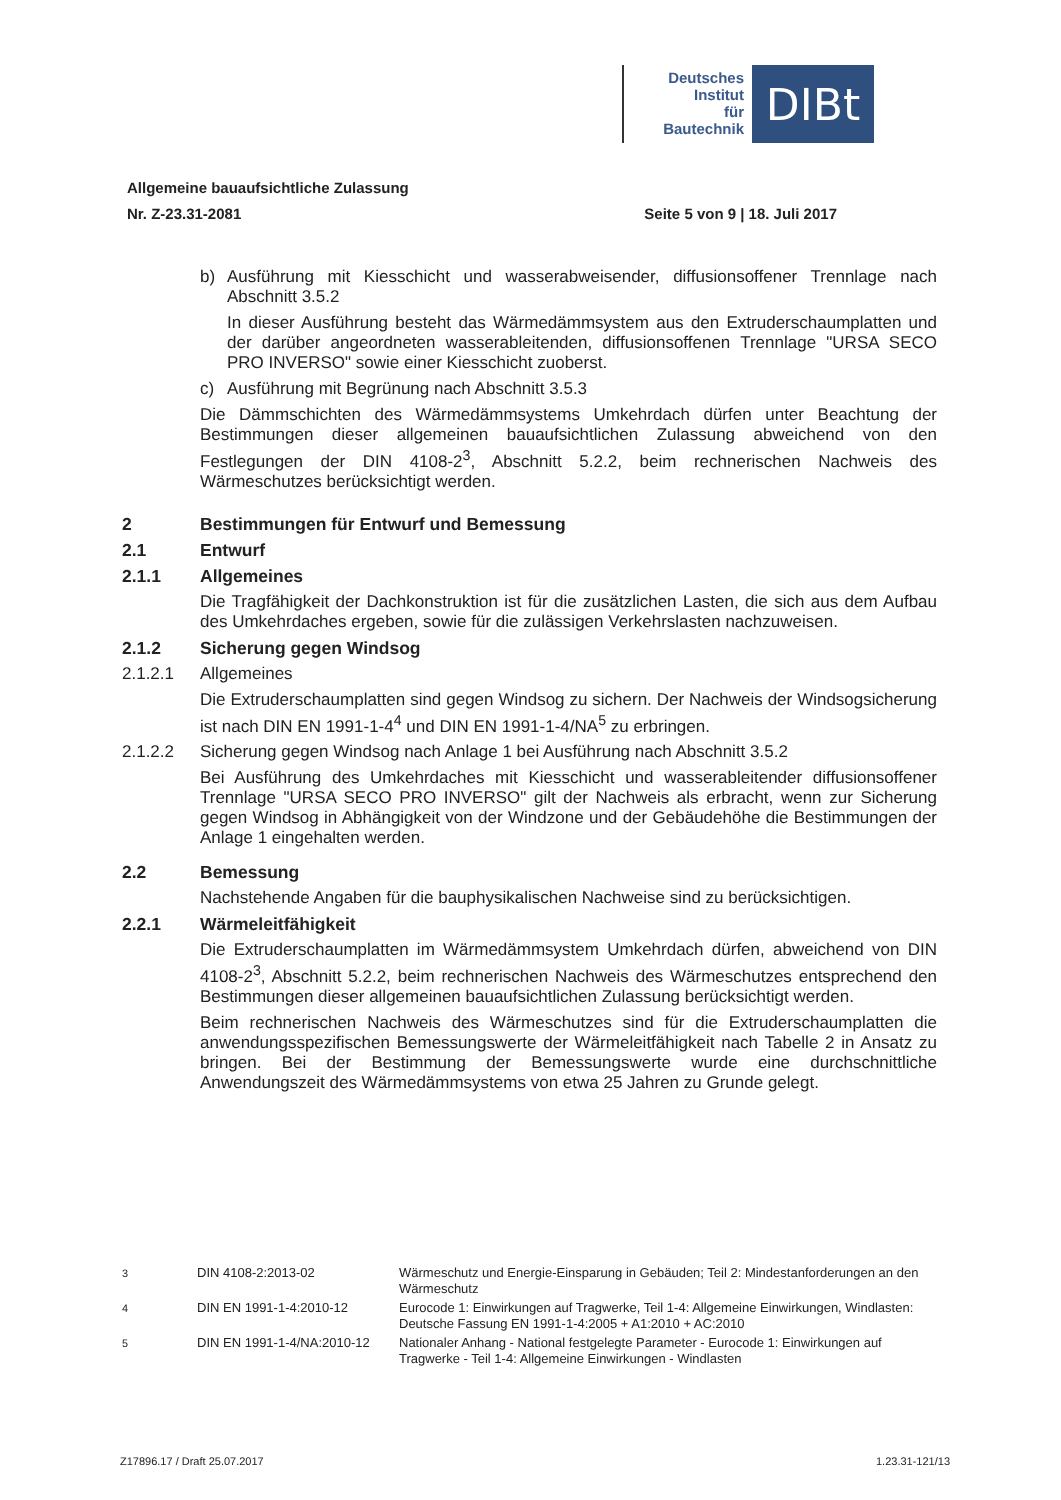Deutsches
Institut
für
Bautechnik
DIBt
Allgemeine bauaufsichtliche Zulassung
Nr. Z-23.31-2081
Seite 5 von 9 | 18. Juli 2017
b) Ausführung mit Kiesschicht und wasserabweisender, diffusionsoffener Trennlage nach Abschnitt 3.5.2
In dieser Ausführung besteht das Wärmedämmsystem aus den Extruderschaumplatten und der darüber angeordneten wasserableitenden, diffusionsoffenen Trennlage "URSA SECO PRO INVERSO" sowie einer Kiesschicht zuoberst.
c) Ausführung mit Begrünung nach Abschnitt 3.5.3
Die Dämmschichten des Wärmedämmsystems Umkehrdach dürfen unter Beachtung der Bestimmungen dieser allgemeinen bauaufsichtlichen Zulassung abweichend von den Festlegungen der DIN 4108-2<sup>3</sup>, Abschnitt 5.2.2, beim rechnerischen Nachweis des Wärmeschutzes berücksichtigt werden.
2 Bestimmungen für Entwurf und Bemessung
2.1 Entwurf
2.1.1 Allgemeines
Die Tragfähigkeit der Dachkonstruktion ist für die zusätzlichen Lasten, die sich aus dem Aufbau des Umkehrdaches ergeben, sowie für die zulässigen Verkehrslasten nachzuweisen.
2.1.2 Sicherung gegen Windsog
2.1.2.1 Allgemeines
Die Extruderschaumplatten sind gegen Windsog zu sichern. Der Nachweis der Windsogsicherung ist nach DIN EN 1991-1-4<sup>4</sup> und DIN EN 1991-1-4/NA<sup>5</sup> zu erbringen.
2.1.2.2 Sicherung gegen Windsog nach Anlage 1 bei Ausführung nach Abschnitt 3.5.2
Bei Ausführung des Umkehrdaches mit Kiesschicht und wasserableitender diffusionsoffener Trennlage "URSA SECO PRO INVERSO" gilt der Nachweis als erbracht, wenn zur Sicherung gegen Windsog in Abhängigkeit von der Windzone und der Gebäudehöhe die Bestimmungen der Anlage 1 eingehalten werden.
2.2 Bemessung
Nachstehende Angaben für die bauphysikalischen Nachweise sind zu berücksichtigen.
2.2.1 Wärmeleitfähigkeit
Die Extruderschaumplatten im Wärmedämmsystem Umkehrdach dürfen, abweichend von DIN 4108-2<sup>3</sup>, Abschnitt 5.2.2, beim rechnerischen Nachweis des Wärmeschutzes entsprechend den Bestimmungen dieser allgemeinen bauaufsichtlichen Zulassung berücksichtigt werden.
Beim rechnerischen Nachweis des Wärmeschutzes sind für die Extruderschaumplatten die anwendungsspezifischen Bemessungswerte der Wärmeleitfähigkeit nach Tabelle 2 in Ansatz zu bringen. Bei der Bestimmung der Bemessungswerte wurde eine durchschnittliche Anwendungszeit des Wärmedämmsystems von etwa 25 Jahren zu Grunde gelegt.
<sup>3</sup> DIN 4108-2:2013-02 Wärmeschutz und Energie-Einsparung in Gebäuden; Teil 2: Mindestanforderungen an den Wärmeschutz
<sup>4</sup> DIN EN 1991-1-4:2010-12 Eurocode 1: Einwirkungen auf Tragwerke, Teil 1-4: Allgemeine Einwirkungen, Windlasten: Deutsche Fassung EN 1991-1-4:2005 + A1:2010 + AC:2010
<sup>5</sup> DIN EN 1991-1-4/NA:2010-12 Nationaler Anhang - National festgelegte Parameter - Eurocode 1: Einwirkungen auf Tragwerke - Teil 1-4: Allgemeine Einwirkungen - Windlasten
Z17896.17 / Draft 25.07.2017 1.23.31-121/13